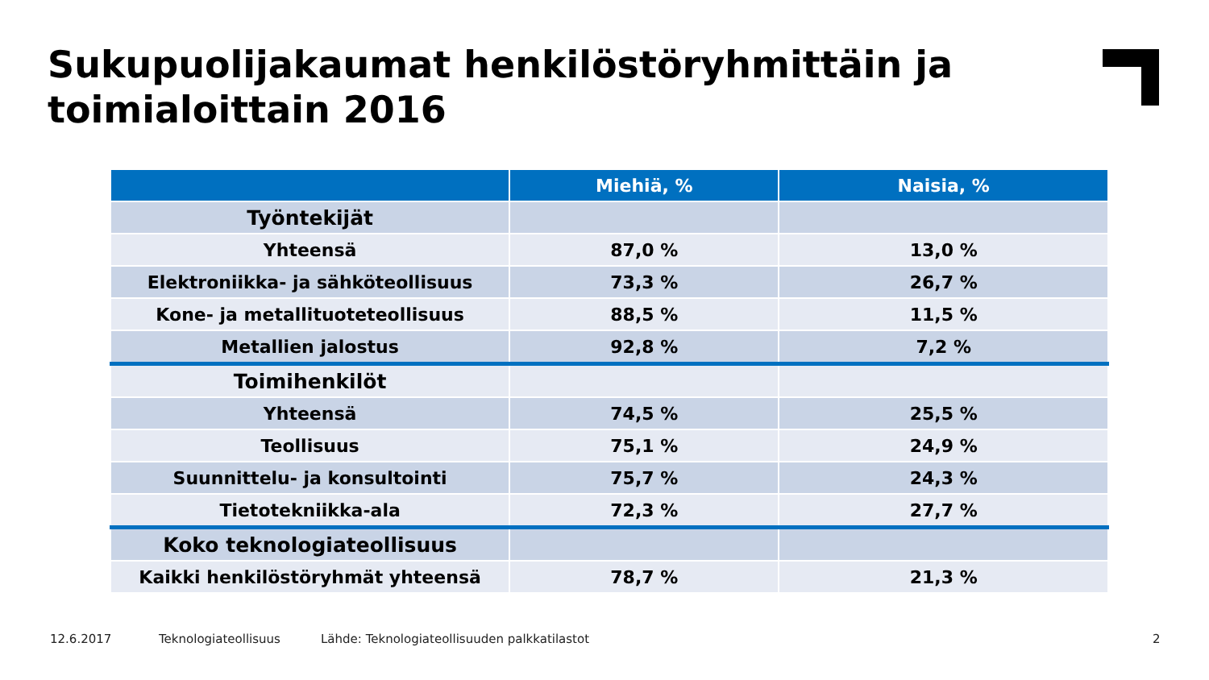Sukupuolijakaumat henkilöstöryhmittäin ja
toimialoittain 2016
| | Miehiä, % | Naisia, % |
| --- | --- | --- |
| Työntekijät | | |
| Yhteensä | 87,0 % | 13,0 % |
| Elektroniikka- ja sähköteollisuus | 73,3 % | 26,7 % |
| Kone- ja metallituoteteollisuus | 88,5 % | 11,5 % |
| Metallien jalostus | 92,8 % | 7,2 % |
| Toimihenkilöt | | |
| Yhteensä | 74,5 % | 25,5 % |
| Teollisuus | 75,1 % | 24,9 % |
| Suunnittelu- ja konsultointi | 75,7 % | 24,3 % |
| Tietotekniikka-ala | 72,3 % | 27,7 % |
| Koko teknologiateollisuus | | |
| Kaikki henkilöstöryhmät yhteensä | 78,7 % | 21,3 % |
12.6.2017 Teknologiateollisuus
Lähde: Teknologiateollisuuden palkkatilastot
2